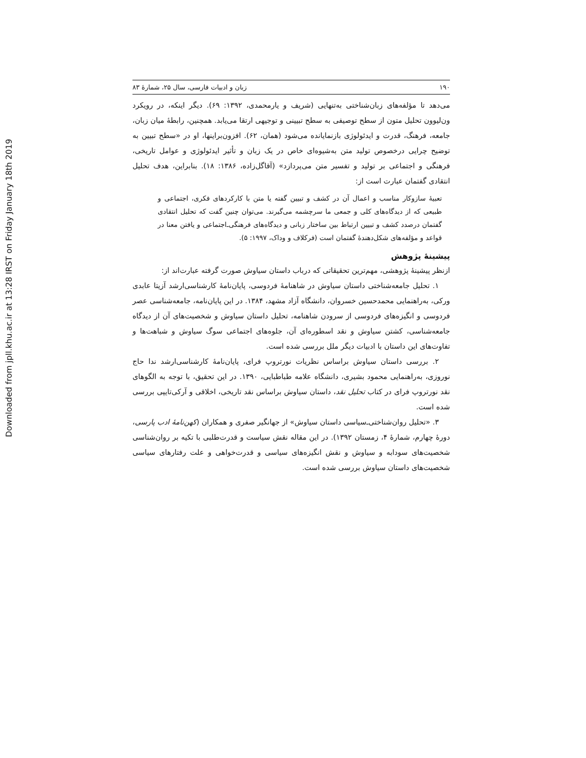Downloaded from jpll.khu.ac.ir at 13:28 IRST on Friday January 18th 2019
۱۹۰ زبان و ادبیات فارسی، سال ۲۵، شمارهٔ ۸۳
می‌دهد تا مؤلفه‌های زبان‌شناختی به‌تنهایی (شریف و یارمحمدی، ۱۳۹۲: ۶۹). دیگر اینکه، در رویکرد ون‌لیوون تحلیل متون از سطح توصیفی به سطح تبیینی و توجیهی ارتقا می‌یابد. همچنین، رابطهٔ میان زبان، جامعه، فرهنگ، قدرت و ایدئولوژی بازنمایانده می‌شود (همان، ۶۲). افزون‌براینها، او در «سطح تبیین به توضیح چرایی درخصوص تولید متن به‌شیوه‌ای خاص در یک زبان و تأثیر ایدئولوژی و عوامل تاریخی، فرهنگی و اجتماعی بر تولید و تفسیر متن می‌پردازد» (آقاگل‌زاده، ۱۳۸۶: ۱۸). بنابراین، هدف تحلیل انتقادی گفتمان عبارت است از:
تعبیهٔ سازوکار مناسب و اعمال آن در کشف و تبیین گفته یا متن با کارکردهای فکری، اجتماعی و طبیعی که از دیدگاه‌های کلی و جمعی ما سرچشمه می‌گیرند. می‌توان چنین گفت که تحلیل انتقادی گفتمان درصدد کشف و تبیین ارتباط بین ساختار زبانی و دیدگاه‌های فرهنگی‌ـ‌اجتماعی و یافتن معنا در قواعد و مؤلفه‌های شکل‌دهندهٔ گفتمان است (فرکلاف و وداک، ۱۹۹۷: ۵).
پیشینهٔ پژوهش
ازنظر پیشینهٔ پژوهشی، مهم‌ترین تحقیقاتی که درباب داستان سیاوش صورت گرفته عبارت‌اند از:
۱. تحلیل جامعه‌شناختی داستان سیاوش در شاهنامهٔ فردوسی، پایان‌نامهٔ کارشناسی‌ارشد آزیتا عابدی ورکی، به‌راهنمایی محمدحسین خسروان، دانشگاه آزاد مشهد، ۱۳۸۴. در این پایان‌نامه، جامعه‌شناسی عصر فردوسی و انگیزه‌های فردوسی از سرودن شاهنامه، تحلیل داستان سیاوش و شخصیت‌های آن از دیدگاه جامعه‌شناسی، کشتن سیاوش و نقد اسطوره‌ای آن، جلوه‌های اجتماعی سوگ سیاوش و شباهت‌ها و تفاوت‌های این داستان با ادبیات دیگر ملل بررسی شده است.
۲. بررسی داستان سیاوش براساس نظریات نورتروپ فرای، پایان‌نامهٔ کارشناسی‌ارشد ندا حاج نوروزی، به‌راهنمایی محمود بشیری، دانشگاه علامه طباطبایی، ۱۳۹۰. در این تحقیق، با توجه به الگوهای نقد نورتروپ فرای در کتاب تحلیل نقد، داستان سیاوش براساس نقد تاریخی، اخلاقی و آرکی‌تایپی بررسی شده است.
۳. «تحلیل روان‌شناختی‌ـ‌سیاسی داستان سیاوش» از جهانگیر صفری و همکاران (کهن‌نامهٔ ادب پارسی، دورهٔ چهارم، شمارهٔ ۴، زمستان ۱۳۹۲). در این مقاله نقش سیاست و قدرت‌طلبی با تکیه بر روان‌شناسی شخصیت‌های سودابه و سیاوش و نقش انگیزه‌های سیاسی و قدرت‌خواهی و علت رفتارهای سیاسی شخصیت‌های داستان سیاوش بررسی شده است.